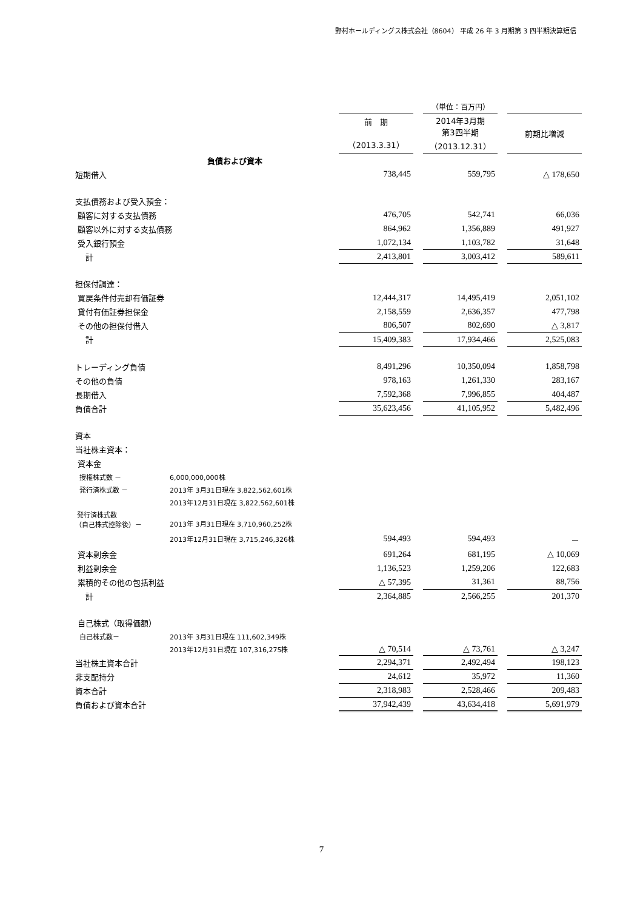野村ホールディングス株式会社（8604） 平成 26 年 3 月期第 3 四半期決算短信
| | | | （単位：百万円） | | | |
| | | 前 期 （2013.3.31） | | 2014年3月期 第3四半期 （2013.12.31） | | 前期比増減 |
| 負債および資本 | | | | | | |
| 短期借入 | | 738,445 | | 559,795 | | △ 178,650 |
| 支払債務および受入預金： | | | | | | |
| 顧客に対する支払債務 | | 476,705 | | 542,741 | | 66,036 |
| 顧客以外に対する支払債務 | | 864,962 | | 1,356,889 | | 491,927 |
| 受入銀行預金 | | 1,072,134 | | 1,103,782 | | 31,648 |
| 計 | | 2,413,801 | | 3,003,412 | | 589,611 |
| 担保付調達： | | | | | | |
| 買戻条件付売却有価証券 | | 12,444,317 | | 14,495,419 | | 2,051,102 |
| 貸付有価証券担保金 | | 2,158,559 | | 2,636,357 | | 477,798 |
| その他の担保付借入 | | 806,507 | | 802,690 | | △ 3,817 |
| 計 | | 15,409,383 | | 17,934,466 | | 2,525,083 |
| トレーディング負債 | | 8,491,296 | | 10,350,094 | | 1,858,798 |
| その他の負債 | | 978,163 | | 1,261,330 | | 283,167 |
| 長期借入 | | 7,592,368 | | 7,996,855 | | 404,487 |
| 負債合計 | | 35,623,456 | | 41,105,952 | | 5,482,496 |
| 資本 | | | | | | |
| 当社株主資本： | | | | | | |
| 資本金 | | | | | | |
| 授権株式数 － | 6,000,000,000株 | | | | | |
| 発行済株式数 － | 2013年 3月31日現在 3,822,562,601株 | | | | | |
| | 2013年12月31日現在 3,822,562,601株 | | | | | |
| 発行済株式数 （自己株式控除後）－ | 2013年 3月31日現在 3,710,960,252株 | | | | | |
| | 2013年12月31日現在 3,715,246,326株 | 594,493 | | 594,493 | | － |
| 資本剰余金 | | 691,264 | | 681,195 | | △ 10,069 |
| 利益剰余金 | | 1,136,523 | | 1,259,206 | | 122,683 |
| 累積的その他の包括利益 | | △ 57,395 | | 31,361 | | 88,756 |
| 計 | | 2,364,885 | | 2,566,255 | | 201,370 |
| 自己株式（取得価額） | | | | | | |
| 自己株式数－ | 2013年 3月31日現在 111,602,349株 | | | | | |
| | 2013年12月31日現在 107,316,275株 | △ 70,514 | | △ 73,761 | | △ 3,247 |
| 当社株主資本合計 | | 2,294,371 | | 2,492,494 | | 198,123 |
| 非支配持分 | | 24,612 | | 35,972 | | 11,360 |
| 資本合計 | | 2,318,983 | | 2,528,466 | | 209,483 |
| 負債および資本合計 | | 37,942,439 | | 43,634,418 | | 5,691,979 |
7